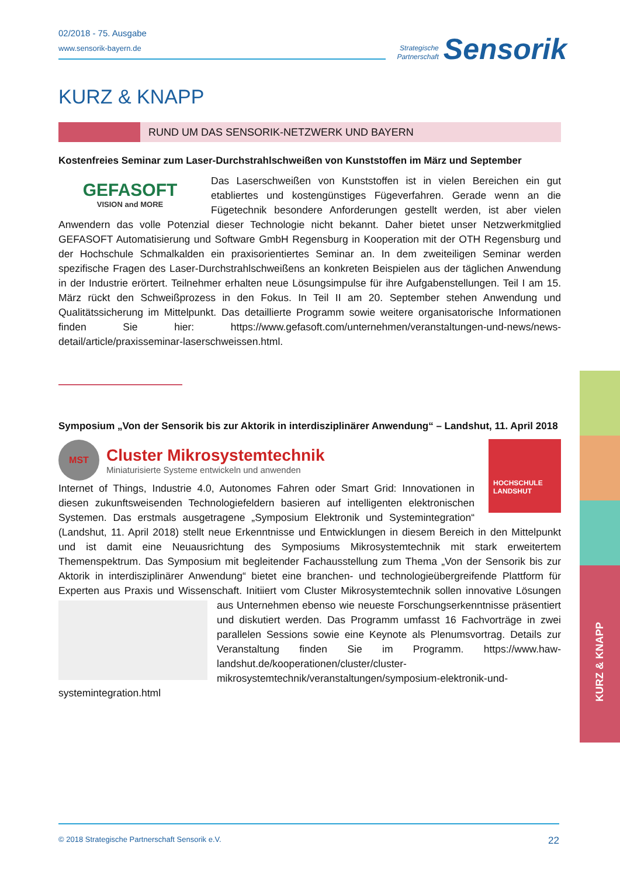KURZ & KNAPP
02/2018 - 75. Ausgabe
www.sensorik-bayern.de
Strategische
Partnerschaft Sensorik
KURZ & KNAPP
RUND UM DAS SENSORIK-NETZWERK UND BAYERN
Kostenfreies Seminar zum Laser-Durchstrahlschweißen von Kunststoffen im März und September
GEFASOFT
VISION and MORE
Das Laserschweißen von Kunststoffen ist in vielen Bereichen ein gut etabliertes und kostengünstiges Fügeverfahren. Gerade wenn an die Fügetechnik besondere Anforderungen gestellt werden, ist aber vielen Anwendern das volle Potenzial dieser Technologie nicht bekannt. Daher bietet unser Netzwerkmitglied GEFASOFT Automatisierung und Software GmbH Regensburg in Kooperation mit der OTH Regensburg und der Hochschule Schmalkalden ein praxisorientiertes Seminar an. In dem zweiteiligen Seminar werden spezifische Fragen des Laser-Durchstrahlschweißens an konkreten Beispielen aus der täglichen Anwendung in der Industrie erörtert. Teilnehmer erhalten neue Lösungsimpulse für ihre Aufgabenstellungen. Teil I am 15. März rückt den Schweißprozess in den Fokus. In Teil II am 20. September stehen Anwendung und Qualitätssicherung im Mittelpunkt. Das detaillierte Programm sowie weitere organisatorische Informationen finden Sie hier: https://www.gefasoft.com/unternehmen/veranstaltungen-und-news/news-detail/article/praxisseminar-laserschweissen.html.
Symposium „Von der Sensorik bis zur Aktorik in interdisziplinärer Anwendung“ – Landshut, 11. April 2018
HOCHSCHULE
LANDSHUT
MST
Cluster Mikrosystemtechnik
Miniaturisierte Systeme entwickeln und anwenden
Internet of Things, Industrie 4.0, Autonomes Fahren oder Smart Grid: Innovationen in diesen zukunftsweisenden Technologiefeldern basieren auf intelligenten elektronischen Systemen. Das erstmals ausgetragene „Symposium Elektronik und Systemintegration“ (Landshut, 11. April 2018) stellt neue Erkenntnisse und Entwicklungen in diesem Bereich in den Mittelpunkt und ist damit eine Neuausrichtung des Symposiums Mikrosystemtechnik mit stark erweitertem Themenspektrum. Das Symposium mit begleitender Fachausstellung zum Thema „Von der Sensorik bis zur Aktorik in interdisziplinärer Anwendung“ bietet eine branchen- und technologieübergreifende Plattform für Experten aus Praxis und Wissenschaft. Initiiert vom Cluster Mikrosystemtechnik sollen innovative Lösungen aus Unternehmen ebenso wie neueste Forschungserkenntnisse präsentiert und diskutiert werden. Das Programm umfasst 16 Fachvorträge in zwei parallelen Sessions sowie eine Keynote als Plenumsvortrag. Details zur Veranstaltung finden Sie im Programm. https://www.haw-landshut.de/kooperationen/cluster/cluster-mikrosystemtechnik/veranstaltungen/symposium-elektronik-und-systemintegration.html
© 2018 Strategische Partnerschaft Sensorik e.V. 22